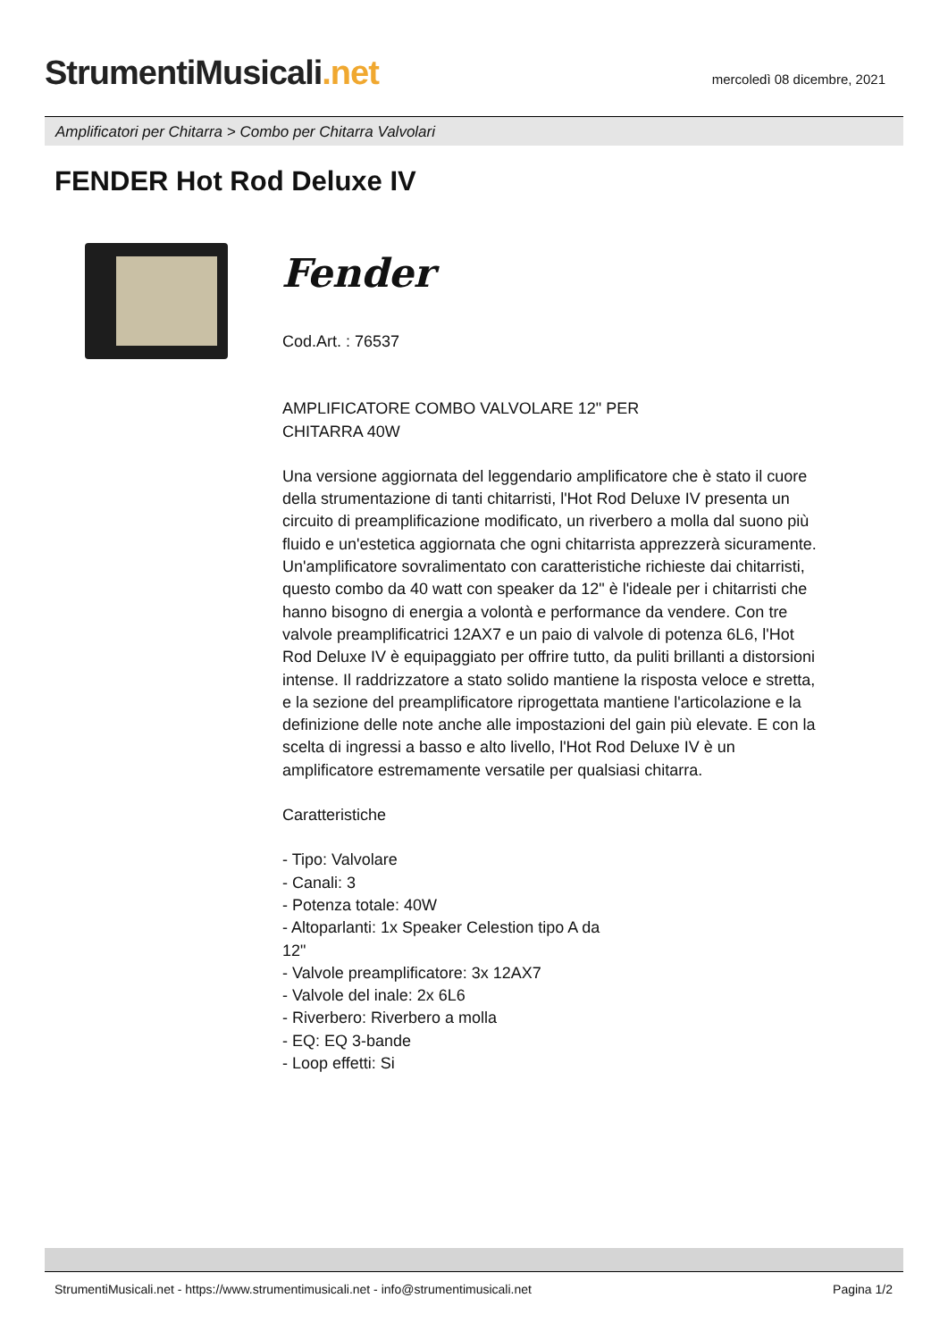StrumentiMusicali.net
mercoledì 08 dicembre, 2021
Amplificatori per Chitarra > Combo per Chitarra Valvolari
FENDER Hot Rod Deluxe IV
Fender
Cod.Art. : 76537
AMPLIFICATORE COMBO VALVOLARE 12" PER
CHITARRA 40W
Una versione aggiornata del leggendario amplificatore che è stato il cuore della strumentazione di tanti chitarristi, l'Hot Rod Deluxe IV presenta un circuito di preamplificazione modificato, un riverbero a molla dal suono più fluido e un'estetica aggiornata che ogni chitarrista apprezzerà sicuramente. Un'amplificatore sovralimentato con caratteristiche richieste dai chitarristi, questo combo da 40 watt con speaker da 12" è l'ideale per i chitarristi che hanno bisogno di energia a volontà e performance da vendere. Con tre valvole preamplificatrici 12AX7 e un paio di valvole di potenza 6L6, l'Hot Rod Deluxe IV è equipaggiato per offrire tutto, da puliti brillanti a distorsioni intense. Il raddrizzatore a stato solido mantiene la risposta veloce e stretta, e la sezione del preamplificatore riprogettata mantiene l'articolazione e la definizione delle note anche alle impostazioni del gain più elevate. E con la scelta di ingressi a basso e alto livello, l'Hot Rod Deluxe IV è un amplificatore estremamente versatile per qualsiasi chitarra.
Caratteristiche
- Tipo: Valvolare
- Canali: 3
- Potenza totale: 40W
- Altoparlanti: 1x Speaker Celestion tipo A da
12"
- Valvole preamplificatore: 3x 12AX7
- Valvole del inale: 2x 6L6
- Riverbero: Riverbero a molla
- EQ: EQ 3-bande
- Loop effetti: Si
StrumentiMusicali.net - https://www.strumentimusicali.net - info@strumentimusicali.net Pagina 1/2